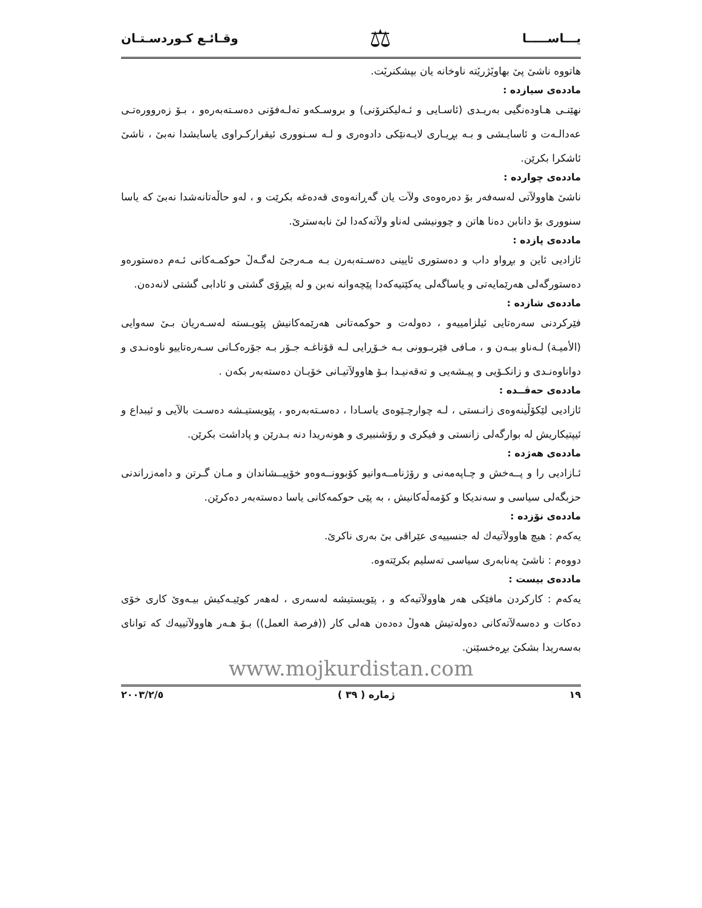یـــاســـــا ⚖ وقـائـع كـوردسـتـان
هاتووه ناشىٚ پیٚ بهاویٚژریٚته ناوخانه یان بپشكنریٚت.
ماددەی سیازدە :
نهێنـی هـاودەنگیی بەریـدی (ئاسـایی و ئـەلیكترۆنی) و بروسـكەو تەلـەفۆنی دەسـتەبەرەو ، بـۆ زەروورەتـی عەدالـەت و ئاسایـشی و بـە بڕیـاری لایـەنێكی دادوەری و لـە سـنووری ئیقرارکـراوی یاسایشدا نەبیٚ ، ناشیٚ ئاشكرا بكرێن.
ماددەی چواردە :
ناشیٚ هاوولآتی لەسەفەر بۆ دەرەوەی ولآت یان گەڕانەوەی قەدەغە بكرێت و ، لەو حاڵەتانەشدا نەبیٚ كە یاسا سنووری بۆ دانابن دەنا هاتن و چوونیشی لەناو ولآتەكەدا لیٚ نابەستریٚ.
ماددەی پازدە :
ئازادیی ئاین و بڕواو داب و دەستوری ئایینی دەسـتەبەرن بـە مـەرجیٚ لەگـەلٚ حوكمـەكانی ئـەم دەستورەو دەستورگەلی هەرێمایەتی و یاساگەلی یەكێتیەكەدا پێچەوانە نەبن و لە پێڕۆی گشتی و ئادابی گشتی لانەدەن.
ماددەی شازدە :
فێركردنی سەرەتایی ئیلزامییەو ، دەولەت و حوكمەتانی هەرێمەكانیش پێویـستە لەسـەریان بـیٚ سەوایی (الأمیـة) لـەناو ببـەن و ، مـافی فێربـوونی بـە خـۆڕایی لـە قۆناغـە جـۆر بـە جۆرەكـانی سـەرەتاییو ناوەنـدی و دواناوەنـدی و زانكـۆیی و پیـشەیی و تەقەنیـدا بـۆ هاوولآتیـانی خۆیـان دەستەبەر بكەن .
ماددەی حەڤــدە :
ئازادیی لێكۆڵینەوەی زانـستی ، لـە چوارچـێوەی یاسـادا ، دەسـتەبەرەو ، پێویستیـشە دەسـت بالآیی و ئیبداع و ئیپتیكاریش لە بوارگەلی زانستی و فیكری و رۆشنبیری و هونەریدا دنە بـدرێن و پاداشت بكرێن.
ماددەی هەژدە :
ئـازادیی را و پــەخش و چـاپەمەنی و رۆژنامــەوانیو كۆبوونــەوەو خۆپیــشاندان و مـان گـرتن و دامەزراندنی حزبگەلی سیاسی و سەندیكا و كۆمەڵەكانیش ، بە پێی حوكمەكانی یاسا دەستەبەر دەكرێن.
ماددەی نۆزدە :
یەكەم : هیچ هاوولآتیەك لە جنسییەی عێراقی بیٚ بەری ناكریٚ.
دووەم : ناشیٚ پەنابەری سیاسی تەسلیم بكرێتەوە.
ماددەی بیست :
یەكەم : كاركردن مافێكی هەر هاوولآتیەكە و ، پێویستیشە لەسەری ، لەهەر كوێیـەكیش بیـەویٚ كاری خۆی دەكات و دەسەلآتەكانی دەولەتیش هەولٚ دەدەن هەلی كار ((فرصة العمل)) بـۆ هـەر هاوولآتییەك كە توانای بەسەریدا بشكیٚ بڕەخسێنن.
www.mojkurdistan.com
١٩ ژمارە ( ٣٩ ) ٢٠٠٣/٢/٥